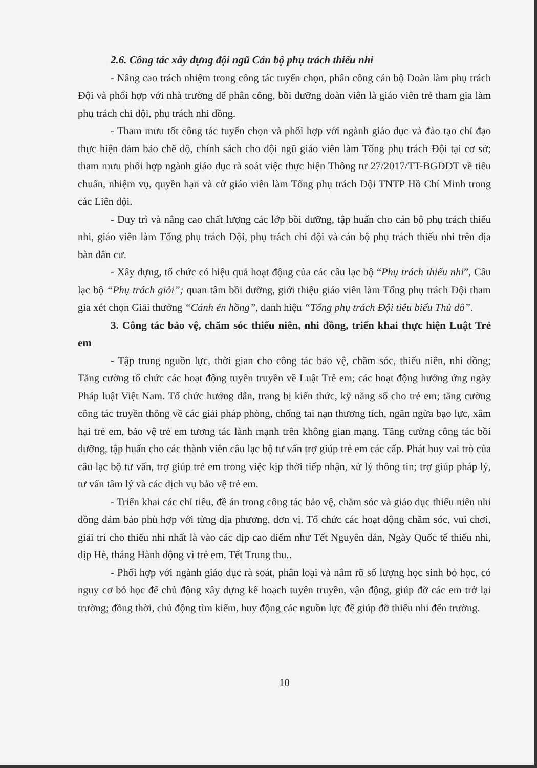2.6. Công tác xây dựng đội ngũ Cán bộ phụ trách thiếu nhi
- Nâng cao trách nhiệm trong công tác tuyển chọn, phân công cán bộ Đoàn làm phụ trách Đội và phối hợp với nhà trường để phân công, bồi dưỡng đoàn viên là giáo viên trẻ tham gia làm phụ trách chi đội, phụ trách nhi đồng.
- Tham mưu tốt công tác tuyển chọn và phối hợp với ngành giáo dục và đào tạo chỉ đạo thực hiện đảm bảo chế độ, chính sách cho đội ngũ giáo viên làm Tổng phụ trách Đội tại cơ sở; tham mưu phối hợp ngành giáo dục rà soát việc thực hiện Thông tư 27/2017/TT-BGDĐT về tiêu chuẩn, nhiệm vụ, quyền hạn và cử giáo viên làm Tổng phụ trách Đội TNTP Hồ Chí Minh trong các Liên đội.
- Duy trì và nâng cao chất lượng các lớp bồi dưỡng, tập huấn cho cán bộ phụ trách thiếu nhi, giáo viên làm Tổng phụ trách Đội, phụ trách chi đội và cán bộ phụ trách thiếu nhi trên địa bàn dân cư.
- Xây dựng, tổ chức có hiệu quả hoạt động của các câu lạc bộ “Phụ trách thiếu nhi”, Câu lạc bộ “Phụ trách giỏi”; quan tâm bồi dưỡng, giới thiệu giáo viên làm Tổng phụ trách Đội tham gia xét chọn Giải thưởng “Cánh én hồng”, danh hiệu “Tổng phụ trách Đội tiêu biểu Thủ đô”.
3. Công tác bảo vệ, chăm sóc thiếu niên, nhi đồng, triển khai thực hiện Luật Trẻ em
- Tập trung nguồn lực, thời gian cho công tác bảo vệ, chăm sóc, thiếu niên, nhi đồng; Tăng cường tổ chức các hoạt động tuyên truyền về Luật Trẻ em; các hoạt động hưởng ứng ngày Pháp luật Việt Nam. Tổ chức hướng dẫn, trang bị kiến thức, kỹ năng số cho trẻ em; tăng cường công tác truyền thông về các giải pháp phòng, chống tai nạn thương tích, ngăn ngừa bạo lực, xâm hại trẻ em, bảo vệ trẻ em tương tác lành mạnh trên không gian mạng. Tăng cường công tác bồi dưỡng, tập huấn cho các thành viên câu lạc bộ tư vấn trợ giúp trẻ em các cấp. Phát huy vai trò của câu lạc bộ tư vấn, trợ giúp trẻ em trong việc kịp thời tiếp nhận, xử lý thông tin; trợ giúp pháp lý, tư vấn tâm lý và các dịch vụ bảo vệ trẻ em.
- Triển khai các chỉ tiêu, đề án trong công tác bảo vệ, chăm sóc và giáo dục thiếu niên nhi đồng đảm bảo phù hợp với từng địa phương, đơn vị. Tổ chức các hoạt động chăm sóc, vui chơi, giải trí cho thiếu nhi nhất là vào các dịp cao điểm như Tết Nguyên đán, Ngày Quốc tế thiếu nhi, dịp Hè, tháng Hành động vì trẻ em, Tết Trung thu..
- Phối hợp với ngành giáo dục rà soát, phân loại và nắm rõ số lượng học sinh bỏ học, có nguy cơ bỏ học để chủ động xây dựng kế hoạch tuyên truyền, vận động, giúp đỡ các em trở lại trường; đồng thời, chủ động tìm kiếm, huy động các nguồn lực để giúp đỡ thiếu nhi đến trường.
10